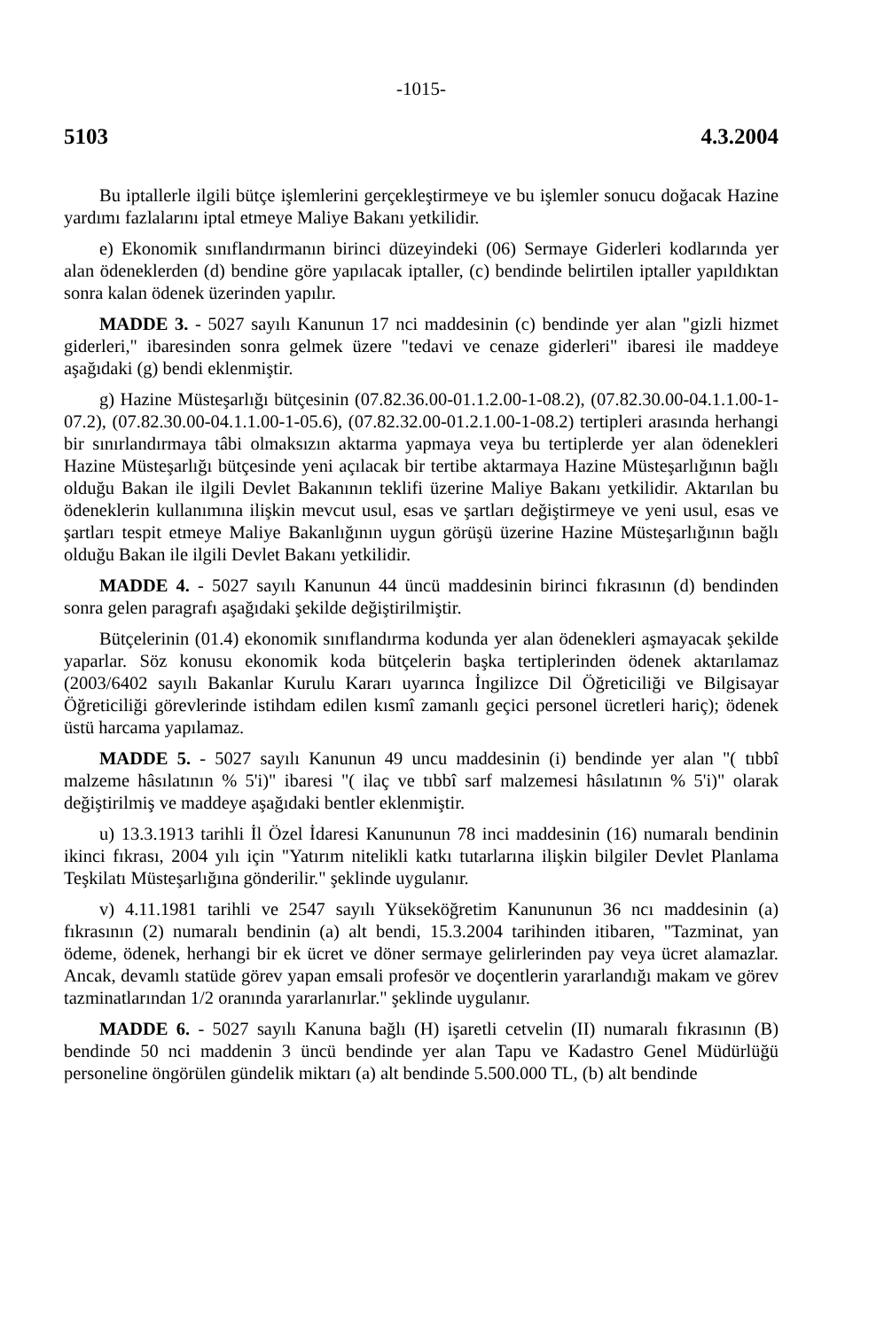-1015-
5103 4.3.2004
Bu iptallerle ilgili bütçe işlemlerini gerçekleştirmeye ve bu işlemler sonucu doğacak Hazine yardımı fazlalarını iptal etmeye Maliye Bakanı yetkilidir.
e) Ekonomik sınıflandırmanın birinci düzeyindeki (06) Sermaye Giderleri kodlarında yer alan ödeneklerden (d) bendine göre yapılacak iptaller, (c) bendinde belirtilen iptaller yapıldıktan sonra kalan ödenek üzerinden yapılır.
MADDE 3. - 5027 sayılı Kanunun 17 nci maddesinin (c) bendinde yer alan "gizli hizmet giderleri," ibaresinden sonra gelmek üzere "tedavi ve cenaze giderleri" ibaresi ile maddeye aşağıdaki (g) bendi eklenmiştir.
g) Hazine Müsteşarlığı bütçesinin (07.82.36.00-01.1.2.00-1-08.2), (07.82.30.00-04.1.1.00-1-07.2), (07.82.30.00-04.1.1.00-1-05.6), (07.82.32.00-01.2.1.00-1-08.2) tertipleri arasında herhangi bir sınırlandırmaya tâbi olmaksızın aktarma yapmaya veya bu tertiplerde yer alan ödenekleri Hazine Müsteşarlığı bütçesinde yeni açılacak bir tertibe aktarmaya Hazine Müsteşarlığının bağlı olduğu Bakan ile ilgili Devlet Bakanının teklifi üzerine Maliye Bakanı yetkilidir. Aktarılan bu ödeneklerin kullanımına ilişkin mevcut usul, esas ve şartları değiştirmeye ve yeni usul, esas ve şartları tespit etmeye Maliye Bakanlığının uygun görüşü üzerine Hazine Müsteşarlığının bağlı olduğu Bakan ile ilgili Devlet Bakanı yetkilidir.
MADDE 4. - 5027 sayılı Kanunun 44 üncü maddesinin birinci fıkrasının (d) bendinden sonra gelen paragrafı aşağıdaki şekilde değiştirilmiştir.
Bütçelerinin (01.4) ekonomik sınıflandırma kodunda yer alan ödenekleri aşmayacak şekilde yaparlar. Söz konusu ekonomik koda bütçelerin başka tertiplerinden ödenek aktarılamaz (2003/6402 sayılı Bakanlar Kurulu Kararı uyarınca İngilizce Dil Öğreticiliği ve Bilgisayar Öğreticiliği görevlerinde istihdam edilen kısmî zamanlı geçici personel ücretleri hariç); ödenek üstü harcama yapılamaz.
MADDE 5. - 5027 sayılı Kanunun 49 uncu maddesinin (i) bendinde yer alan "( tıbbî malzeme hâsılatının % 5'i)" ibaresi "( ilaç ve tıbbî sarf malzemesi hâsılatının % 5'i)" olarak değiştirilmiş ve maddeye aşağıdaki bentler eklenmiştir.
u) 13.3.1913 tarihli İl Özel İdaresi Kanununun 78 inci maddesinin (16) numaralı bendinin ikinci fıkrası, 2004 yılı için "Yatırım nitelikli katkı tutarlarına ilişkin bilgiler Devlet Planlama Teşkilatı Müsteşarlığına gönderilir." şeklinde uygulanır.
v) 4.11.1981 tarihli ve 2547 sayılı Yükseköğretim Kanununun 36 ncı maddesinin (a) fıkrasının (2) numaralı bendinin (a) alt bendi, 15.3.2004 tarihinden itibaren, "Tazminat, yan ödeme, ödenek, herhangi bir ek ücret ve döner sermaye gelirlerinden pay veya ücret alamazlar. Ancak, devamlı statüde görev yapan emsali profesör ve doçentlerin yararlandığı makam ve görev tazminatlarından 1/2 oranında yararlanırlar." şeklinde uygulanır.
MADDE 6. - 5027 sayılı Kanuna bağlı (H) işaretli cetvelin (II) numaralı fıkrasının (B) bendinde 50 nci maddenin 3 üncü bendinde yer alan Tapu ve Kadastro Genel Müdürlüğü personeline öngörülen gündelik miktarı (a) alt bendinde 5.500.000 TL, (b) alt bendinde